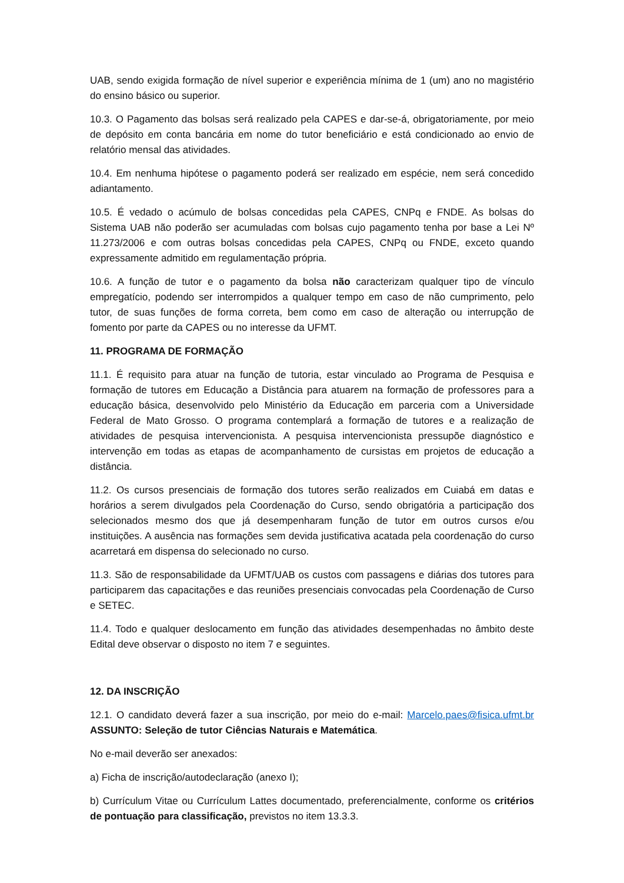UAB, sendo exigida formação de nível superior e experiência mínima de 1 (um) ano no magistério do ensino básico ou superior.
10.3. O Pagamento das bolsas será realizado pela CAPES e dar-se-á, obrigatoriamente, por meio de depósito em conta bancária em nome do tutor beneficiário e está condicionado ao envio de relatório mensal das atividades.
10.4. Em nenhuma hipótese o pagamento poderá ser realizado em espécie, nem será concedido adiantamento.
10.5. É vedado o acúmulo de bolsas concedidas pela CAPES, CNPq e FNDE. As bolsas do Sistema UAB não poderão ser acumuladas com bolsas cujo pagamento tenha por base a Lei Nº 11.273/2006 e com outras bolsas concedidas pela CAPES, CNPq ou FNDE, exceto quando expressamente admitido em regulamentação própria.
10.6. A função de tutor e o pagamento da bolsa não caracterizam qualquer tipo de vínculo empregatício, podendo ser interrompidos a qualquer tempo em caso de não cumprimento, pelo tutor, de suas funções de forma correta, bem como em caso de alteração ou interrupção de fomento por parte da CAPES ou no interesse da UFMT.
11. PROGRAMA DE FORMAÇÃO
11.1. É requisito para atuar na função de tutoria, estar vinculado ao Programa de Pesquisa e formação de tutores em Educação a Distância para atuarem na formação de professores para a educação básica, desenvolvido pelo Ministério da Educação em parceria com a Universidade Federal de Mato Grosso. O programa contemplará a formação de tutores e a realização de atividades de pesquisa intervencionista. A pesquisa intervencionista pressupõe diagnóstico e intervenção em todas as etapas de acompanhamento de cursistas em projetos de educação a distância.
11.2. Os cursos presenciais de formação dos tutores serão realizados em Cuiabá em datas e horários a serem divulgados pela Coordenação do Curso, sendo obrigatória a participação dos selecionados mesmo dos que já desempenharam função de tutor em outros cursos e/ou instituições. A ausência nas formações sem devida justificativa acatada pela coordenação do curso acarretará em dispensa do selecionado no curso.
11.3. São de responsabilidade da UFMT/UAB os custos com passagens e diárias dos tutores para participarem das capacitações e das reuniões presenciais convocadas pela Coordenação de Curso e SETEC.
11.4. Todo e qualquer deslocamento em função das atividades desempenhadas no âmbito deste Edital deve observar o disposto no item 7 e seguintes.
12. DA INSCRIÇÃO
12.1. O candidato deverá fazer a sua inscrição, por meio do e-mail: Marcelo.paes@fisica.ufmt.br ASSUNTO: Seleção de tutor Ciências Naturais e Matemática.
No e-mail deverão ser anexados:
a) Ficha de inscrição/autodeclaração (anexo I);
b) Currículum Vitae ou Currículum Lattes documentado, preferencialmente, conforme os critérios de pontuação para classificação, previstos no item 13.3.3.